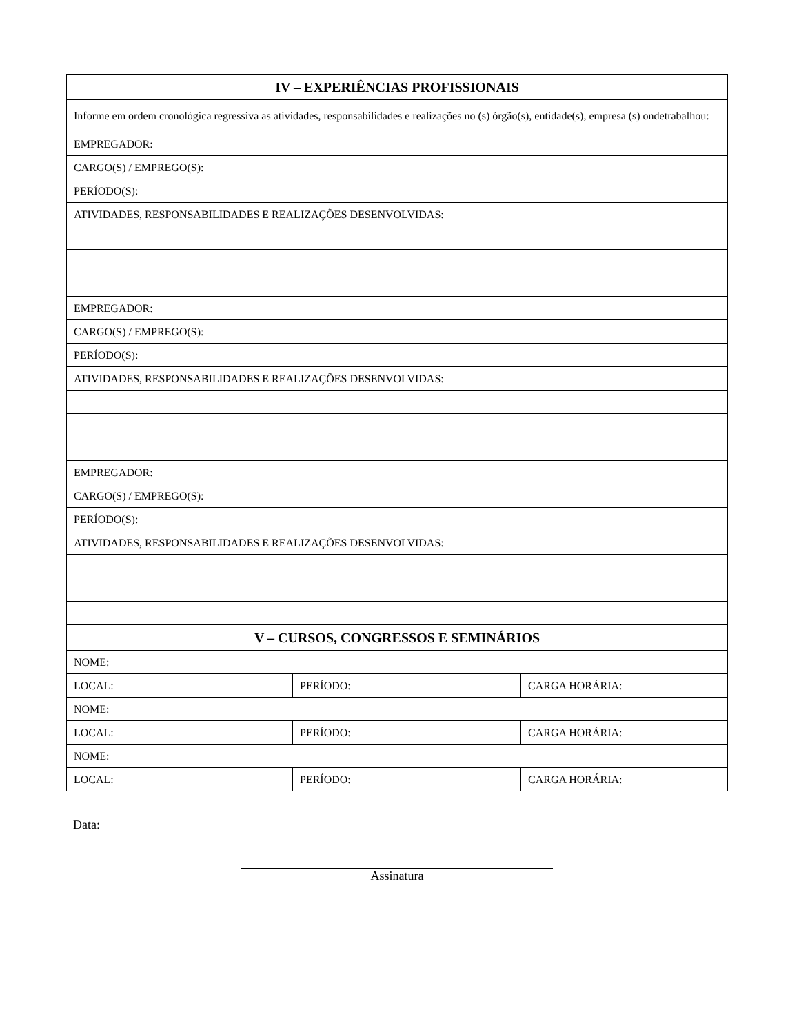| IV – EXPERIÊNCIAS PROFISSIONAIS | | |
| --- | --- | --- |
| Informe em ordem cronológica regressiva as atividades, responsabilidades e realizações no (s) órgão(s), entidade(s), empresa (s) ondetrabalhou: | | |
| EMPREGADOR: | | |
| CARGO(S) / EMPREGO(S): | | |
| PERÍODO(S): | | |
| ATIVIDADES, RESPONSABILIDADES E REALIZAÇÕES DESENVOLVIDAS: | | |
| EMPREGADOR: | | |
| CARGO(S) / EMPREGO(S): | | |
| PERÍODO(S): | | |
| ATIVIDADES, RESPONSABILIDADES E REALIZAÇÕES DESENVOLVIDAS: | | |
| EMPREGADOR: | | |
| CARGO(S) / EMPREGO(S): | | |
| PERÍODO(S): | | |
| ATIVIDADES, RESPONSABILIDADES E REALIZAÇÕES DESENVOLVIDAS: | | |
| V – CURSOS, CONGRESSOS E SEMINÁRIOS | | |
| NOME: | | |
| LOCAL: | PERÍODO: | CARGA HORÁRIA: |
| NOME: | | |
| LOCAL: | PERÍODO: | CARGA HORÁRIA: |
| NOME: | | |
| LOCAL: | PERÍODO: | CARGA HORÁRIA: |
Data:
Assinatura